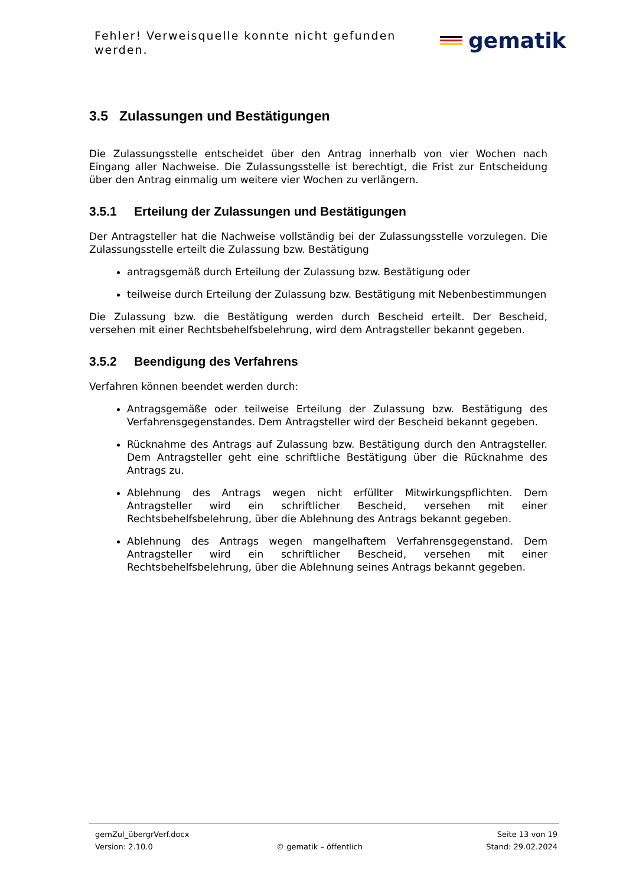Fehler! Verweisquelle konnte nicht gefunden werden.
gematik
3.5 Zulassungen und Bestätigungen
Die Zulassungsstelle entscheidet über den Antrag innerhalb von vier Wochen nach Eingang aller Nachweise. Die Zulassungsstelle ist berechtigt, die Frist zur Entscheidung über den Antrag einmalig um weitere vier Wochen zu verlängern.
3.5.1 Erteilung der Zulassungen und Bestätigungen
Der Antragsteller hat die Nachweise vollständig bei der Zulassungsstelle vorzulegen. Die Zulassungsstelle erteilt die Zulassung bzw. Bestätigung
antragsgemäß durch Erteilung der Zulassung bzw. Bestätigung oder
teilweise durch Erteilung der Zulassung bzw. Bestätigung mit Nebenbestimmungen
Die Zulassung bzw. die Bestätigung werden durch Bescheid erteilt. Der Bescheid, versehen mit einer Rechtsbehelfsbelehrung, wird dem Antragsteller bekannt gegeben.
3.5.2 Beendigung des Verfahrens
Verfahren können beendet werden durch:
Antragsgemäße oder teilweise Erteilung der Zulassung bzw. Bestätigung des Verfahrensgegenstandes. Dem Antragsteller wird der Bescheid bekannt gegeben.
Rücknahme des Antrags auf Zulassung bzw. Bestätigung durch den Antragsteller. Dem Antragsteller geht eine schriftliche Bestätigung über die Rücknahme des Antrags zu.
Ablehnung des Antrags wegen nicht erfüllter Mitwirkungspflichten. Dem Antragsteller wird ein schriftlicher Bescheid, versehen mit einer Rechtsbehelfsbelehrung, über die Ablehnung des Antrags bekannt gegeben.
Ablehnung des Antrags wegen mangelhaftem Verfahrensgegenstand. Dem Antragsteller wird ein schriftlicher Bescheid, versehen mit einer Rechtsbehelfsbelehrung, über die Ablehnung seines Antrags bekannt gegeben.
gemZul_übergrVerf.docx Seite 13 von 19
Version: 2.10.0 © gematik – öffentlich Stand: 29.02.2024